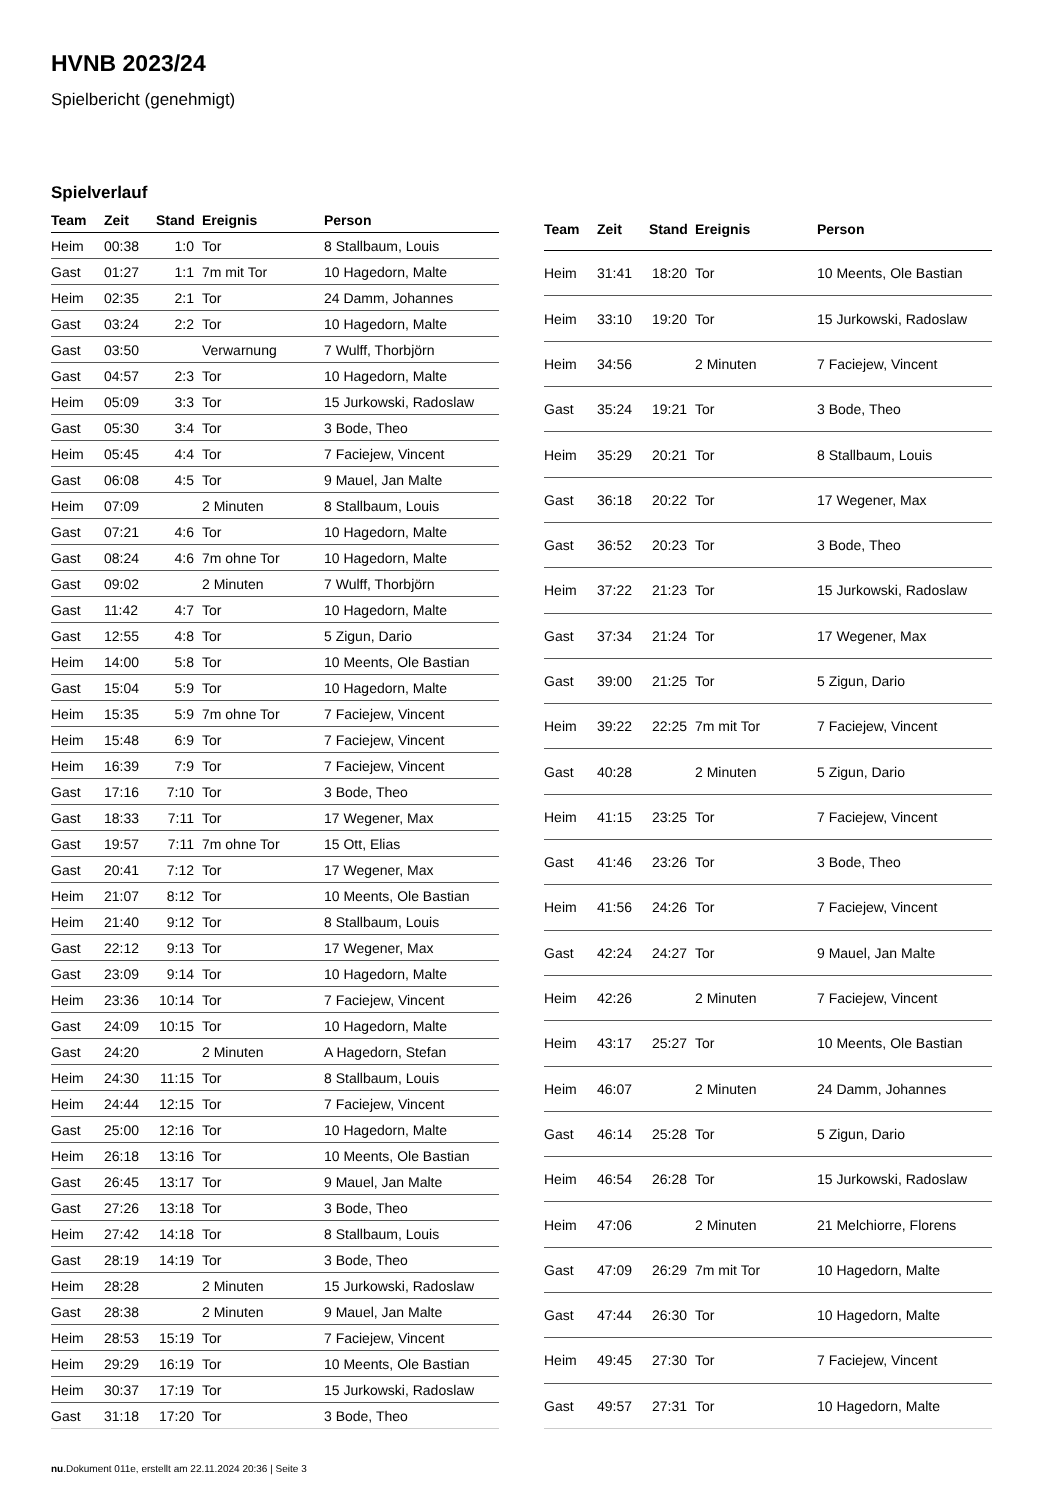HVNB 2023/24
Spielbericht (genehmigt)
Spielverlauf
| Team | Zeit | Stand | Ereignis | Person |
| --- | --- | --- | --- | --- |
| Heim | 00:38 | 1:0 | Tor | 8 Stallbaum, Louis |
| Gast | 01:27 | 1:1 | 7m mit Tor | 10 Hagedorn, Malte |
| Heim | 02:35 | 2:1 | Tor | 24 Damm, Johannes |
| Gast | 03:24 | 2:2 | Tor | 10 Hagedorn, Malte |
| Gast | 03:50 | | Verwarnung | 7 Wulff, Thorbjörn |
| Gast | 04:57 | 2:3 | Tor | 10 Hagedorn, Malte |
| Heim | 05:09 | 3:3 | Tor | 15 Jurkowski, Radoslaw |
| Gast | 05:30 | 3:4 | Tor | 3 Bode, Theo |
| Heim | 05:45 | 4:4 | Tor | 7 Faciejew, Vincent |
| Gast | 06:08 | 4:5 | Tor | 9 Mauel, Jan Malte |
| Heim | 07:09 | | 2 Minuten | 8 Stallbaum, Louis |
| Gast | 07:21 | 4:6 | Tor | 10 Hagedorn, Malte |
| Gast | 08:24 | 4:6 | 7m ohne Tor | 10 Hagedorn, Malte |
| Gast | 09:02 | | 2 Minuten | 7 Wulff, Thorbjörn |
| Gast | 11:42 | 4:7 | Tor | 10 Hagedorn, Malte |
| Gast | 12:55 | 4:8 | Tor | 5 Zigun, Dario |
| Heim | 14:00 | 5:8 | Tor | 10 Meents, Ole Bastian |
| Gast | 15:04 | 5:9 | Tor | 10 Hagedorn, Malte |
| Heim | 15:35 | 5:9 | 7m ohne Tor | 7 Faciejew, Vincent |
| Heim | 15:48 | 6:9 | Tor | 7 Faciejew, Vincent |
| Heim | 16:39 | 7:9 | Tor | 7 Faciejew, Vincent |
| Gast | 17:16 | 7:10 | Tor | 3 Bode, Theo |
| Gast | 18:33 | 7:11 | Tor | 17 Wegener, Max |
| Gast | 19:57 | 7:11 | 7m ohne Tor | 15 Ott, Elias |
| Gast | 20:41 | 7:12 | Tor | 17 Wegener, Max |
| Heim | 21:07 | 8:12 | Tor | 10 Meents, Ole Bastian |
| Heim | 21:40 | 9:12 | Tor | 8 Stallbaum, Louis |
| Gast | 22:12 | 9:13 | Tor | 17 Wegener, Max |
| Gast | 23:09 | 9:14 | Tor | 10 Hagedorn, Malte |
| Heim | 23:36 | 10:14 | Tor | 7 Faciejew, Vincent |
| Gast | 24:09 | 10:15 | Tor | 10 Hagedorn, Malte |
| Gast | 24:20 | | 2 Minuten | A Hagedorn, Stefan |
| Heim | 24:30 | 11:15 | Tor | 8 Stallbaum, Louis |
| Heim | 24:44 | 12:15 | Tor | 7 Faciejew, Vincent |
| Gast | 25:00 | 12:16 | Tor | 10 Hagedorn, Malte |
| Heim | 26:18 | 13:16 | Tor | 10 Meents, Ole Bastian |
| Gast | 26:45 | 13:17 | Tor | 9 Mauel, Jan Malte |
| Gast | 27:26 | 13:18 | Tor | 3 Bode, Theo |
| Heim | 27:42 | 14:18 | Tor | 8 Stallbaum, Louis |
| Gast | 28:19 | 14:19 | Tor | 3 Bode, Theo |
| Heim | 28:28 | | 2 Minuten | 15 Jurkowski, Radoslaw |
| Gast | 28:38 | | 2 Minuten | 9 Mauel, Jan Malte |
| Heim | 28:53 | 15:19 | Tor | 7 Faciejew, Vincent |
| Heim | 29:29 | 16:19 | Tor | 10 Meents, Ole Bastian |
| Heim | 30:37 | 17:19 | Tor | 15 Jurkowski, Radoslaw |
| Gast | 31:18 | 17:20 | Tor | 3 Bode, Theo |
| Team | Zeit | Stand | Ereignis | Person |
| --- | --- | --- | --- | --- |
| Heim | 31:41 | 18:20 | Tor | 10 Meents, Ole Bastian |
| Heim | 33:10 | 19:20 | Tor | 15 Jurkowski, Radoslaw |
| Heim | 34:56 | | 2 Minuten | 7 Faciejew, Vincent |
| Gast | 35:24 | 19:21 | Tor | 3 Bode, Theo |
| Heim | 35:29 | 20:21 | Tor | 8 Stallbaum, Louis |
| Gast | 36:18 | 20:22 | Tor | 17 Wegener, Max |
| Gast | 36:52 | 20:23 | Tor | 3 Bode, Theo |
| Heim | 37:22 | 21:23 | Tor | 15 Jurkowski, Radoslaw |
| Gast | 37:34 | 21:24 | Tor | 17 Wegener, Max |
| Gast | 39:00 | 21:25 | Tor | 5 Zigun, Dario |
| Heim | 39:22 | 22:25 | 7m mit Tor | 7 Faciejew, Vincent |
| Gast | 40:28 | | 2 Minuten | 5 Zigun, Dario |
| Heim | 41:15 | 23:25 | Tor | 7 Faciejew, Vincent |
| Gast | 41:46 | 23:26 | Tor | 3 Bode, Theo |
| Heim | 41:56 | 24:26 | Tor | 7 Faciejew, Vincent |
| Gast | 42:24 | 24:27 | Tor | 9 Mauel, Jan Malte |
| Heim | 42:26 | | 2 Minuten | 7 Faciejew, Vincent |
| Heim | 43:17 | 25:27 | Tor | 10 Meents, Ole Bastian |
| Heim | 46:07 | | 2 Minuten | 24 Damm, Johannes |
| Gast | 46:14 | 25:28 | Tor | 5 Zigun, Dario |
| Heim | 46:54 | 26:28 | Tor | 15 Jurkowski, Radoslaw |
| Heim | 47:06 | | 2 Minuten | 21 Melchiorre, Florens |
| Gast | 47:09 | 26:29 | 7m mit Tor | 10 Hagedorn, Malte |
| Gast | 47:44 | 26:30 | Tor | 10 Hagedorn, Malte |
| Heim | 49:45 | 27:30 | Tor | 7 Faciejew, Vincent |
| Gast | 49:57 | 27:31 | Tor | 10 Hagedorn, Malte |
nu.Dokument 011e, erstellt am 22.11.2024 20:36 | Seite 3